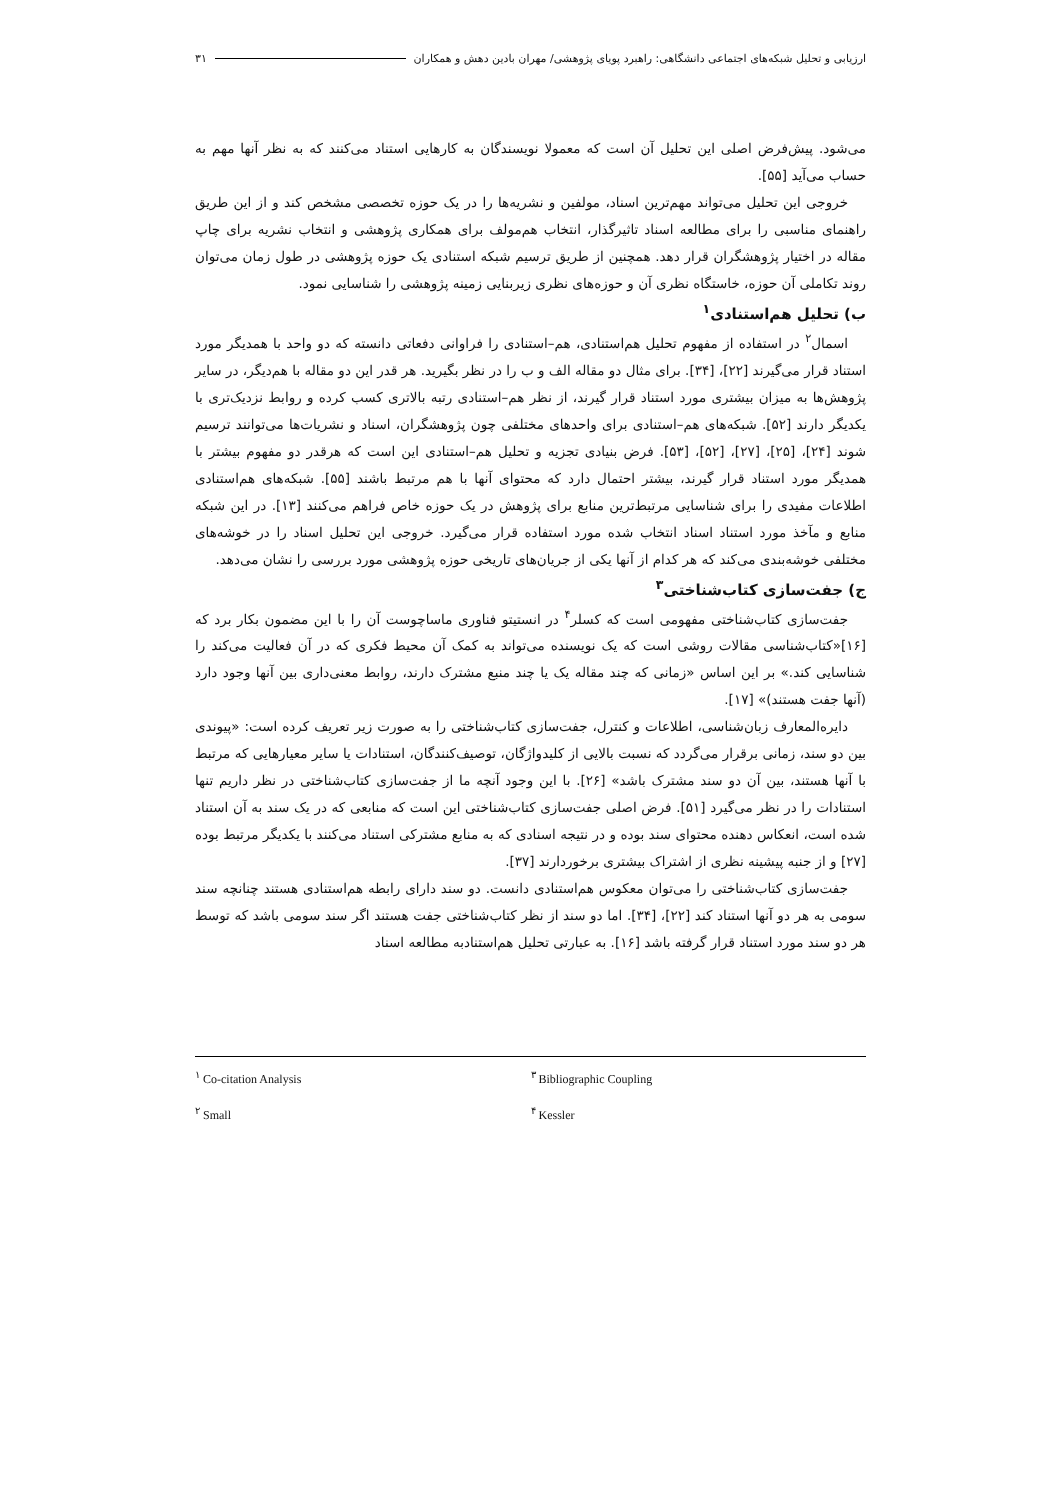ارزیابی و تحلیل شبکه‌های اجتماعی دانشگاهی: راهبرد پویای پژوهشی/ مهران بادین دهش و همکاران ۳۱
می‌شود. پیش‌فرض اصلی این تحلیل آن است که معمولا نویسندگان به کارهایی استناد می‌کنند که به نظر آنها مهم به حساب می‌آید [۵۵].
خروجی این تحلیل می‌تواند مهم‌ترین اسناد، مولفین و نشریه‌ها را در یک حوزه تخصصی مشخص کند و از این طریق راهنمای مناسبی را برای مطالعه اسناد تاثیرگذار، انتخاب هم‌مولف برای همکاری پژوهشی و انتخاب نشریه برای چاپ مقاله در اختیار پژوهشگران قرار دهد. همچنین از طریق ترسیم شبکه استنادی یک حوزه پژوهشی در طول زمان می‌توان روند تکاملی آن حوزه، خاستگاه نظری آن و حوزه‌های نظری زیربنایی زمینه پژوهشی را شناسایی نمود.
ب) تحلیل هم‌استنادی<sup>۱</sup>
اسمال<sup>۲</sup> در استفاده از مفهوم تحلیل هم‌استنادی، هم–استنادی را فراوانی دفعاتی دانسته که دو واحد با همدیگر مورد استناد قرار می‌گیرند [۲۲]، [۳۴]. برای مثال دو مقاله الف و ب را در نظر بگیرید. هر قدر این دو مقاله با هم‌دیگر، در سایر پژوهش‌ها به میزان بیشتری مورد استناد قرار گیرند، از نظر هم–استنادی رتبه بالاتری کسب کرده و روابط نزدیک‌تری با یکدیگر دارند [۵۲]. شبکه‌های هم–استنادی برای واحدهای مختلفی چون پژوهشگران، اسناد و نشریات‌ها می‌توانند ترسیم شوند [۲۴]، [۲۵]، [۲۷]، [۵۲]، [۵۳]. فرض بنیادی تجزیه و تحلیل هم–استنادی این است که هرقدر دو مفهوم بیشتر با همدیگر مورد استناد قرار گیرند، بیشتر احتمال دارد که محتوای آنها با هم مرتبط باشند [۵۵]. شبکه‌های هم‌استنادی اطلاعات مفیدی را برای شناسایی مرتبط‌ترین منابع برای پژوهش در یک حوزه خاص فراهم می‌کنند [۱۳]. در این شبکه منابع و مآخذ مورد استناد اسناد انتخاب شده مورد استفاده قرار می‌گیرد. خروجی این تحلیل اسناد را در خوشه‌های مختلفی خوشه‌بندی می‌کند که هر کدام از آنها یکی از جریان‌های تاریخی حوزه پژوهشی مورد بررسی را نشان می‌دهد.
ج) جفت‌سازی کتاب‌شناختی<sup>۳</sup>
جفت‌سازی کتاب‌شناختی مفهومی است که کسلر<sup>۴</sup> در انستیتو فناوری ماساچوست آن را با این مضمون بکار برد که [۱۶]«کتاب‌شناسی مقالات روشی است که یک نویسنده می‌تواند به کمک آن محیط فکری که در آن فعالیت می‌کند را شناسایی کند.» بر این اساس «زمانی که چند مقاله یک یا چند منبع مشترک دارند، روابط معنی‌داری بین آنها وجود دارد (آنها جفت هستند)» [۱۷].
دایره‌المعارف زبان‌شناسی، اطلاعات و کنترل، جفت‌سازی کتاب‌شناختی را به صورت زیر تعریف کرده است: «پیوندی بین دو سند، زمانی برقرار می‌گردد که نسبت بالایی از کلیدواژگان، توصیف‌کنندگان، استنادات یا سایر معیارهایی که مرتبط با آنها هستند، بین آن دو سند مشترک باشد» [۲۶]. با این وجود آنچه ما از جفت‌سازی کتاب‌شناختی در نظر داریم تنها استنادات را در نظر می‌گیرد [۵۱]. فرض اصلی جفت‌سازی کتاب‌شناختی این است که منابعی که در یک سند به آن استناد شده است، انعکاس دهنده محتوای سند بوده و در نتیجه اسنادی که به منابع مشترکی استناد می‌کنند با یکدیگر مرتبط بوده [۲۷] و از جنبه پیشینه نظری از اشتراک بیشتری برخوردارند [۳۷].
جفت‌سازی کتاب‌شناختی را می‌توان معکوس هم‌استنادی دانست. دو سند دارای رابطه هم‌استنادی هستند چنانچه سند سومی به هر دو آنها استناد کند [۲۲]، [۳۴]. اما دو سند از نظر کتاب‌شناختی جفت هستند اگر سند سومی باشد که توسط هر دو سند مورد استناد قرار گرفته باشد [۱۶]. به عبارتی تحلیل هم‌استنادبه مطالعه اسناد
<sup>۱</sup> Co-citation Analysis
<sup>۳</sup> Bibliographic Coupling
<sup>۲</sup> Small
<sup>۴</sup> Kessler